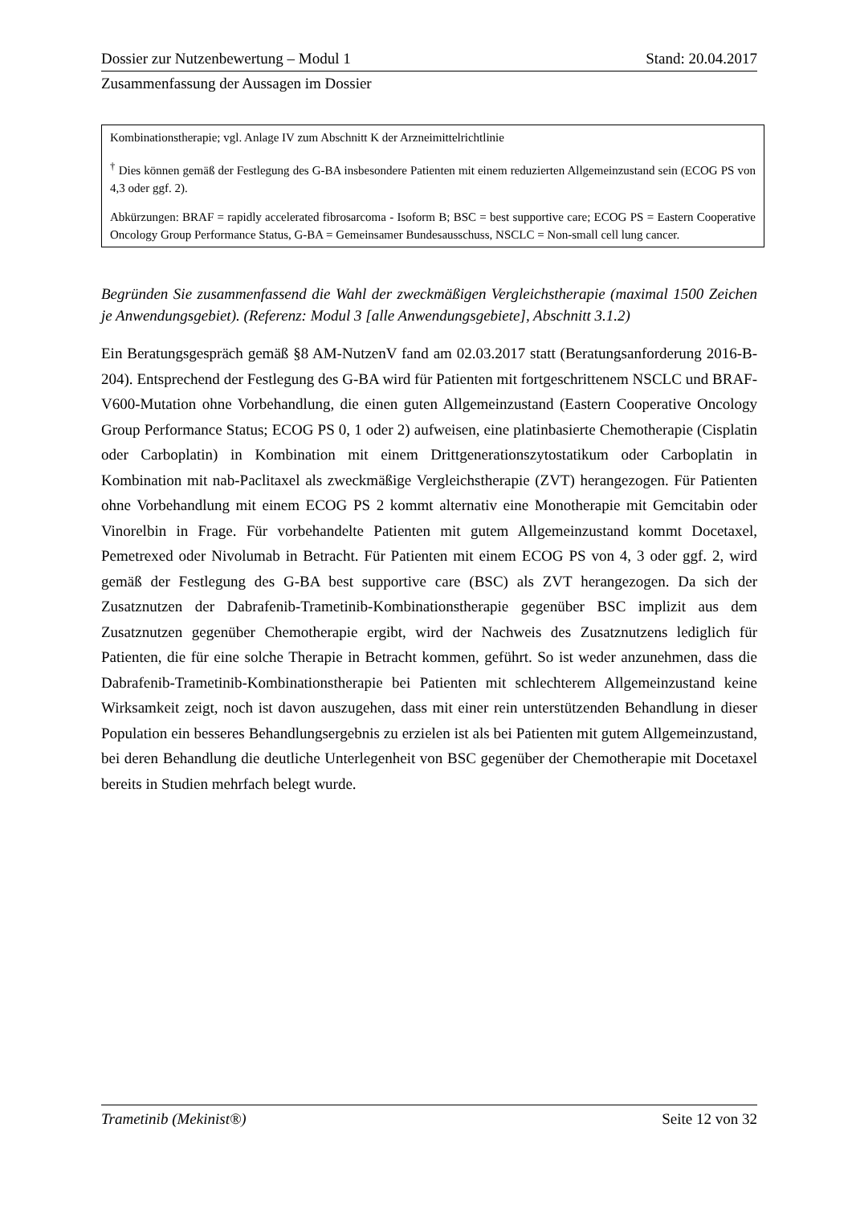Dossier zur Nutzenbewertung – Modul 1 Stand: 20.04.2017
Zusammenfassung der Aussagen im Dossier
| Kombinationstherapie; vgl. Anlage IV zum Abschnitt K der Arzneimittelrichtlinie <sup>†</sup> Dies können gemäß der Festlegung des G-BA insbesondere Patienten mit einem reduzierten Allgemeinzustand sein (ECOG PS von 4,3 oder ggf. 2). Abkürzungen: BRAF = rapidly accelerated fibrosarcoma - Isoform B; BSC = best supportive care; ECOG PS = Eastern Cooperative Oncology Group Performance Status, G-BA = Gemeinsamer Bundesausschuss, NSCLC = Non-small cell lung cancer. |
Begründen Sie zusammenfassend die Wahl der zweckmäßigen Vergleichstherapie (maximal 1500 Zeichen je Anwendungsgebiet). (Referenz: Modul 3 [alle Anwendungsgebiete], Abschnitt 3.1.2)
Ein Beratungsgespräch gemäß §8 AM-NutzenV fand am 02.03.2017 statt (Beratungsanforderung 2016-B-204). Entsprechend der Festlegung des G-BA wird für Patienten mit fortgeschrittenem NSCLC und BRAF-V600-Mutation ohne Vorbehandlung, die einen guten Allgemeinzustand (Eastern Cooperative Oncology Group Performance Status; ECOG PS 0, 1 oder 2) aufweisen, eine platinbasierte Chemotherapie (Cisplatin oder Carboplatin) in Kombination mit einem Drittgenerationszytostatikum oder Carboplatin in Kombination mit nab-Paclitaxel als zweckmäßige Vergleichstherapie (ZVT) herangezogen. Für Patienten ohne Vorbehandlung mit einem ECOG PS 2 kommt alternativ eine Monotherapie mit Gemcitabin oder Vinorelbin in Frage. Für vorbehandelte Patienten mit gutem Allgemeinzustand kommt Docetaxel, Pemetrexed oder Nivolumab in Betracht. Für Patienten mit einem ECOG PS von 4, 3 oder ggf. 2, wird gemäß der Festlegung des G-BA best supportive care (BSC) als ZVT herangezogen. Da sich der Zusatznutzen der Dabrafenib-Trametinib-Kombinationstherapie gegenüber BSC implizit aus dem Zusatznutzen gegenüber Chemotherapie ergibt, wird der Nachweis des Zusatznutzens lediglich für Patienten, die für eine solche Therapie in Betracht kommen, geführt. So ist weder anzunehmen, dass die Dabrafenib-Trametinib-Kombinationstherapie bei Patienten mit schlechterem Allgemeinzustand keine Wirksamkeit zeigt, noch ist davon auszugehen, dass mit einer rein unterstützenden Behandlung in dieser Population ein besseres Behandlungsergebnis zu erzielen ist als bei Patienten mit gutem Allgemeinzustand, bei deren Behandlung die deutliche Unterlegenheit von BSC gegenüber der Chemotherapie mit Docetaxel bereits in Studien mehrfach belegt wurde.
Trametinib (Mekinist®) Seite 12 von 32